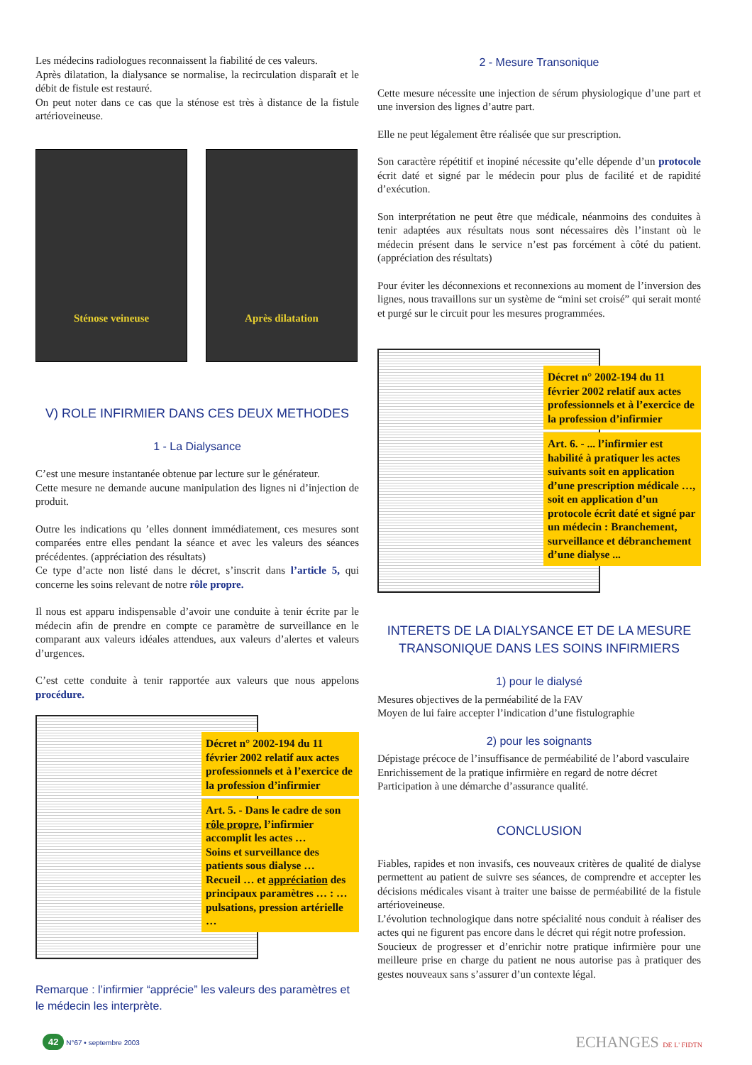Les médecins radiologues reconnaissent la fiabilité de ces valeurs.
Après dilatation, la dialysance se normalise, la recirculation disparaît et le débit de fistule est restauré.
On peut noter dans ce cas que la sténose est très à distance de la fistule artérioveineuse.
Sténose veineuse Après dilatation
V) ROLE INFIRMIER DANS CES DEUX METHODES
1 - La Dialysance
C’est une mesure instantanée obtenue par lecture sur le générateur.
Cette mesure ne demande aucune manipulation des lignes ni d’injection de produit.
Outre les indications qu ’elles donnent immédiatement, ces mesures sont comparées entre elles pendant la séance et avec les valeurs des séances précédentes. (appréciation des résultats)
Ce type d’acte non listé dans le décret, s’inscrit dans l’article 5, qui concerne les soins relevant de notre rôle propre.
Il nous est apparu indispensable d’avoir une conduite à tenir écrite par le médecin afin de prendre en compte ce paramètre de surveillance en le comparant aux valeurs idéales attendues, aux valeurs d’alertes et valeurs d’urgences.
C’est cette conduite à tenir rapportée aux valeurs que nous appelons procédure.
Décret n° 2002-194 du 11 février 2002 relatif aux actes professionnels et à l’exercice de la profession d’infirmier
Art. 5. - Dans le cadre de son rôle propre, l’infirmier accomplit les actes …
Soins et surveillance des patients sous dialyse …
Recueil … et appréciation des principaux paramètres … : … pulsations, pression artérielle …
Remarque : l’infirmier “apprécie” les valeurs des paramètres et le médecin les interprète.
2 - Mesure Transonique
Cette mesure nécessite une injection de sérum physiologique d’une part et une inversion des lignes d’autre part.
Elle ne peut légalement être réalisée que sur prescription.
Son caractère répétitif et inopiné nécessite qu’elle dépende d’un protocole écrit daté et signé par le médecin pour plus de facilité et de rapidité d’exécution.
Son interprétation ne peut être que médicale, néanmoins des conduites à tenir adaptées aux résultats nous sont nécessaires dès l’instant où le médecin présent dans le service n’est pas forcément à côté du patient. (appréciation des résultats)
Pour éviter les déconnexions et reconnexions au moment de l’inversion des lignes, nous travaillons sur un système de “mini set croisé” qui serait monté et purgé sur le circuit pour les mesures programmées.
Décret n° 2002-194 du 11 février 2002 relatif aux actes professionnels et à l’exercice de la profession d’infirmier
Art. 6. - ... l’infirmier est habilité à pratiquer les actes suivants soit en application d’une prescription médicale …, soit en application d’un protocole écrit daté et signé par un médecin : Branchement, surveillance et débranchement d’une dialyse ...
INTERETS DE LA DIALYSANCE ET DE LA MESURE TRANSONIQUE DANS LES SOINS INFIRMIERS
1) pour le dialysé
Mesures objectives de la perméabilité de la FAV
Moyen de lui faire accepter l’indication d’une fistulographie
2) pour les soignants
Dépistage précoce de l’insuffisance de perméabilité de l’abord vasculaire
Enrichissement de la pratique infirmière en regard de notre décret
Participation à une démarche d’assurance qualité.
CONCLUSION
Fiables, rapides et non invasifs, ces nouveaux critères de qualité de dialyse permettent au patient de suivre ses séances, de comprendre et accepter les décisions médicales visant à traiter une baisse de perméabilité de la fistule artérioveineuse.
L’évolution technologique dans notre spécialité nous conduit à réaliser des actes qui ne figurent pas encore dans le décret qui régit notre profession.
Soucieux de progresser et d’enrichir notre pratique infirmière pour une meilleure prise en charge du patient ne nous autorise pas à pratiquer des gestes nouveaux sans s’assurer d’un contexte légal.
42 N°67 • septembre 2003
ECHANGES DE L' FIDTN